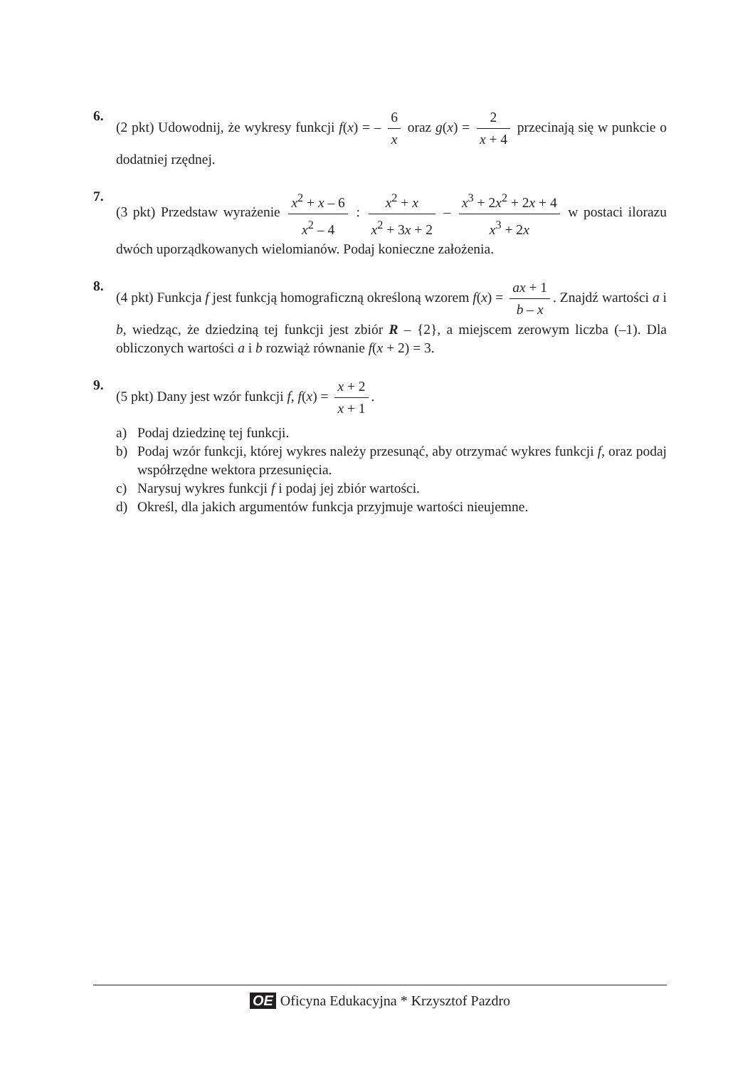6. (2 pkt) Udowodnij, że wykresy funkcji f(x) = – 6 x oraz g(x) = 2 x + 4 przecinają się w punkcie o dodatniej rzędnej.
7. (3 pkt) Przedstaw wyrażenie x<sup>2</sup> + x – 6 x<sup>2</sup> – 4 : x<sup>2</sup> + x x<sup>2</sup> + 3x + 2 – x<sup>3</sup> + 2x<sup>2</sup> + 2x + 4 x<sup>3</sup> + 2x w postaci ilorazu dwóch uporządkowanych wielomianów. Podaj konieczne założenia.
8. (4 pkt) Funkcja f jest funkcją homograficzną określoną wzorem f(x) = ax + 1 b – x. Znajdź wartości a i b, wiedząc, że dziedziną tej funkcji jest zbiór R – {2}, a miejscem zerowym liczba (–1). Dla obliczonych wartości a i b rozwiąż równanie f(x + 2) = 3.
9. (5 pkt) Dany jest wzór funkcji f, f(x) = x + 2 x + 1.
a) Podaj dziedzinę tej funkcji.
b) Podaj wzór funkcji, której wykres należy przesunąć, aby otrzymać wykres funkcji f, oraz podaj współrzędne wektora przesunięcia.
c) Narysuj wykres funkcji f i podaj jej zbiór wartości.
d) Określ, dla jakich argumentów funkcja przyjmuje wartości nieujemne.
OE Oficyna Edukacyjna * Krzysztof Pazdro